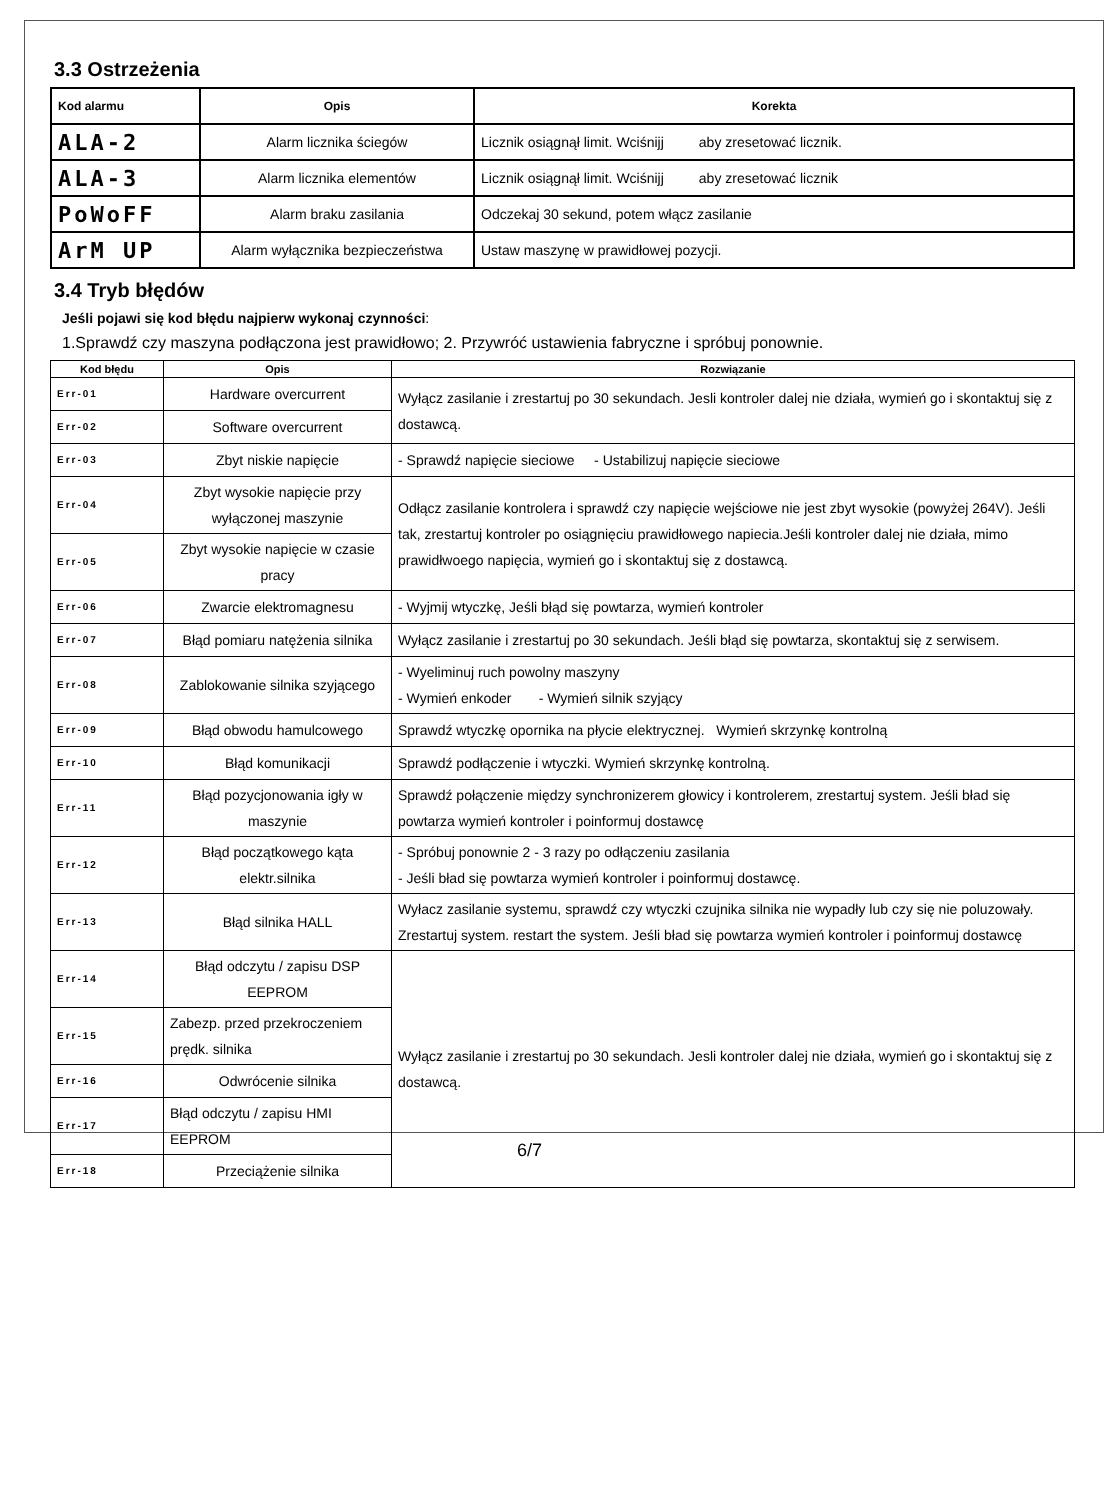3.3 Ostrzeżenia
| Kod alarmu | Opis | Korekta |
| --- | --- | --- |
| ALA-2 | Alarm licznika ściegów | Licznik osiągnął limit. Wciśnijj aby zresetować licznik. |
| ALA-3 | Alarm licznika elementów | Licznik osiągnął limit. Wciśnijj aby zresetować licznik |
| PoWoFF | Alarm braku zasilania | Odczekaj 30 sekund, potem włącz zasilanie |
| ArM UP | Alarm wyłącznika bezpieczeństwa | Ustaw maszynę w prawidłowej pozycji. |
3.4 Tryb błędów
Jeśli pojawi się kod błędu najpierw wykonaj czynności:
1.Sprawdź czy maszyna podłączona jest prawidłowo; 2. Przywróć ustawienia fabryczne i spróbuj ponownie.
| Kod błędu | Opis | Rozwiązanie |
| --- | --- | --- |
| Err-01 | Hardware overcurrent | Wyłącz zasilanie i zrestartuj po 30 sekundach. Jesli kontroler dalej nie działa, wymień go i skontaktuj się z dostawcą. |
| Err-02 | Software overcurrent | |
| Err-03 | Zbyt niskie napięcie | - Sprawdź napięcie sieciowe - Ustabilizuj napięcie sieciowe |
| Err-04 | Zbyt wysokie napięcie przy wyłączonej maszynie | Odłącz zasilanie kontrolera i sprawdź czy napięcie wejściowe nie jest zbyt wysokie (powyżej 264V). Jeśli tak, zrestartuj kontroler po osiągnięciu prawidłowego napiecia.Jeśli kontroler dalej nie działa, mimo prawidłwoego napięcia, wymień go i skontaktuj się z dostawcą. |
| Err-05 | Zbyt wysokie napięcie w czasie pracy | |
| Err-06 | Zwarcie elektromagnesu | - Wyjmij wtyczkę, Jeśli błąd się powtarza, wymień kontroler |
| Err-07 | Błąd pomiaru natężenia silnika | Wyłącz zasilanie i zrestartuj po 30 sekundach. Jeśli błąd się powtarza, skontaktuj się z serwisem. |
| Err-08 | Zablokowanie silnika szyjącego | - Wyeliminuj ruch powolny maszyny - Wymień enkoder - Wymień silnik szyjący |
| Err-09 | Błąd obwodu hamulcowego | Sprawdź wtyczkę opornika na płycie elektrycznej. Wymień skrzynkę kontrolną |
| Err-10 | Błąd komunikacji | Sprawdź podłączenie i wtyczki. Wymień skrzynkę kontrolną. |
| Err-11 | Błąd pozycjonowania igły w maszynie | Sprawdź połączenie między synchronizerem głowicy i kontrolerem, zrestartuj system. Jeśli bład się powtarza wymień kontroler i poinformuj dostawcę |
| Err-12 | Błąd początkowego kąta elektr.silnika | - Spróbuj ponownie 2 - 3 razy po odłączeniu zasilania - Jeśli bład się powtarza wymień kontroler i poinformuj dostawcę. |
| Err-13 | Błąd silnika HALL | Wyłacz zasilanie systemu, sprawdź czy wtyczki czujnika silnika nie wypadły lub czy się nie poluzowały. Zrestartuj system. restart the system. Jeśli bład się powtarza wymień kontroler i poinformuj dostawcę |
| Err-14 | Błąd odczytu / zapisu DSP EEPROM | Wyłącz zasilanie i zrestartuj po 30 sekundach. Jesli kontroler dalej nie działa, wymień go i skontaktuj się z dostawcą. |
| Err-15 | Zabezp. przed przekroczeniem prędk. silnika | |
| Err-16 | Odwrócenie silnika | |
| Err-17 | Błąd odczytu / zapisu HMI EEPROM | |
| Err-18 | Przeciążenie silnika | |
6/7